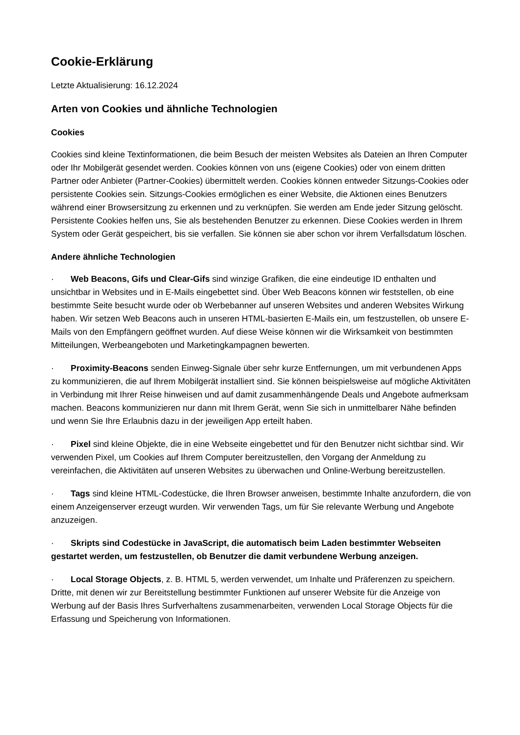Cookie-Erklärung
Letzte Aktualisierung: 16.12.2024
Arten von Cookies und ähnliche Technologien
Cookies
Cookies sind kleine Textinformationen, die beim Besuch der meisten Websites als Dateien an Ihren Computer oder Ihr Mobilgerät gesendet werden. Cookies können von uns (eigene Cookies) oder von einem dritten Partner oder Anbieter (Partner-Cookies) übermittelt werden. Cookies können entweder Sitzungs-Cookies oder persistente Cookies sein. Sitzungs-Cookies ermöglichen es einer Website, die Aktionen eines Benutzers während einer Browsersitzung zu erkennen und zu verknüpfen. Sie werden am Ende jeder Sitzung gelöscht. Persistente Cookies helfen uns, Sie als bestehenden Benutzer zu erkennen. Diese Cookies werden in Ihrem System oder Gerät gespeichert, bis sie verfallen. Sie können sie aber schon vor ihrem Verfallsdatum löschen.
Andere ähnliche Technologien
· Web Beacons, Gifs und Clear-Gifs sind winzige Grafiken, die eine eindeutige ID enthalten und unsichtbar in Websites und in E-Mails eingebettet sind. Über Web Beacons können wir feststellen, ob eine bestimmte Seite besucht wurde oder ob Werbebanner auf unseren Websites und anderen Websites Wirkung haben. Wir setzen Web Beacons auch in unseren HTML-basierten E-Mails ein, um festzustellen, ob unsere E-Mails von den Empfängern geöffnet wurden. Auf diese Weise können wir die Wirksamkeit von bestimmten Mitteilungen, Werbeangeboten und Marketingkampagnen bewerten.
· Proximity-Beacons senden Einweg-Signale über sehr kurze Entfernungen, um mit verbundenen Apps zu kommunizieren, die auf Ihrem Mobilgerät installiert sind. Sie können beispielsweise auf mögliche Aktivitäten in Verbindung mit Ihrer Reise hinweisen und auf damit zusammenhängende Deals und Angebote aufmerksam machen. Beacons kommunizieren nur dann mit Ihrem Gerät, wenn Sie sich in unmittelbarer Nähe befinden und wenn Sie Ihre Erlaubnis dazu in der jeweiligen App erteilt haben.
· Pixel sind kleine Objekte, die in eine Webseite eingebettet und für den Benutzer nicht sichtbar sind. Wir verwenden Pixel, um Cookies auf Ihrem Computer bereitzustellen, den Vorgang der Anmeldung zu vereinfachen, die Aktivitäten auf unseren Websites zu überwachen und Online-Werbung bereitzustellen.
· Tags sind kleine HTML-Codestücke, die Ihren Browser anweisen, bestimmte Inhalte anzufordern, die von einem Anzeigenserver erzeugt wurden. Wir verwenden Tags, um für Sie relevante Werbung und Angebote anzuzeigen.
· Skripts sind Codestücke in JavaScript, die automatisch beim Laden bestimmter Webseiten gestartet werden, um festzustellen, ob Benutzer die damit verbundene Werbung anzeigen.
· Local Storage Objects, z. B. HTML 5, werden verwendet, um Inhalte und Präferenzen zu speichern. Dritte, mit denen wir zur Bereitstellung bestimmter Funktionen auf unserer Website für die Anzeige von Werbung auf der Basis Ihres Surfverhaltens zusammenarbeiten, verwenden Local Storage Objects für die Erfassung und Speicherung von Informationen.